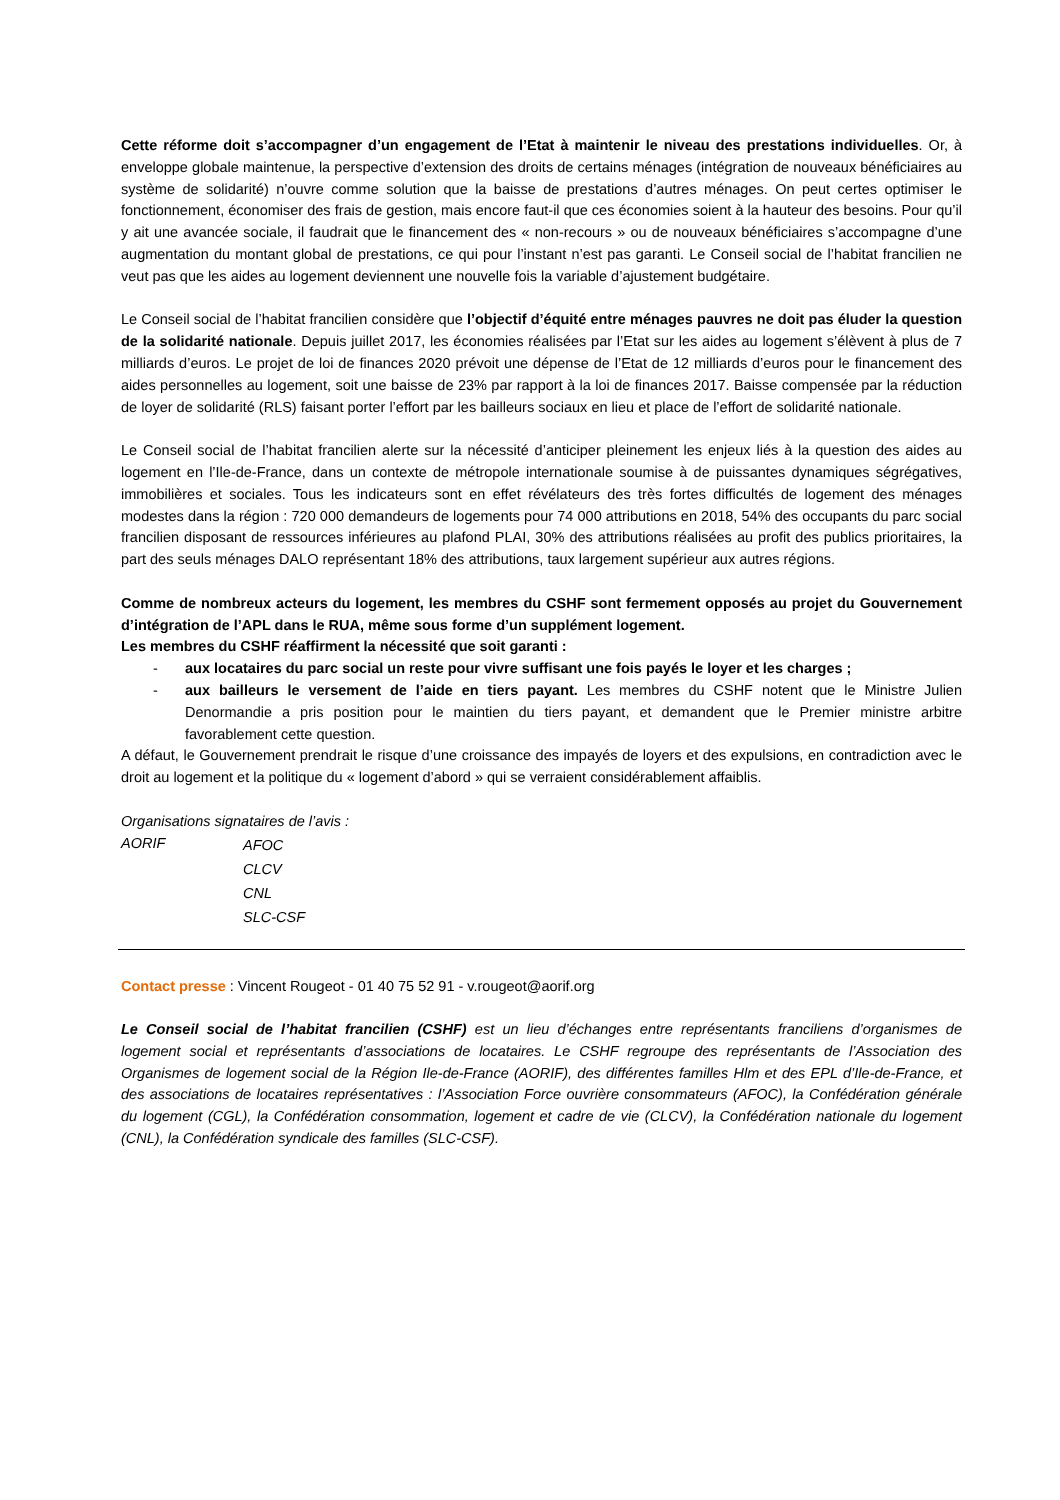Cette réforme doit s’accompagner d’un engagement de l’Etat à maintenir le niveau des prestations individuelles. Or, à enveloppe globale maintenue, la perspective d’extension des droits de certains ménages (intégration de nouveaux bénéficiaires au système de solidarité) n’ouvre comme solution que la baisse de prestations d’autres ménages. On peut certes optimiser le fonctionnement, économiser des frais de gestion, mais encore faut-il que ces économies soient à la hauteur des besoins. Pour qu’il y ait une avancée sociale, il faudrait que le financement des « non-recours » ou de nouveaux bénéficiaires s’accompagne d’une augmentation du montant global de prestations, ce qui pour l’instant n’est pas garanti. Le Conseil social de l’habitat francilien ne veut pas que les aides au logement deviennent une nouvelle fois la variable d’ajustement budgétaire.
Le Conseil social de l’habitat francilien considère que l’objectif d’équité entre ménages pauvres ne doit pas éluder la question de la solidarité nationale. Depuis juillet 2017, les économies réalisées par l’Etat sur les aides au logement s’élèvent à plus de 7 milliards d’euros. Le projet de loi de finances 2020 prévoit une dépense de l’Etat de 12 milliards d’euros pour le financement des aides personnelles au logement, soit une baisse de 23% par rapport à la loi de finances 2017. Baisse compensée par la réduction de loyer de solidarité (RLS) faisant porter l’effort par les bailleurs sociaux en lieu et place de l’effort de solidarité nationale.
Le Conseil social de l’habitat francilien alerte sur la nécessité d’anticiper pleinement les enjeux liés à la question des aides au logement en l’Ile-de-France, dans un contexte de métropole internationale soumise à de puissantes dynamiques ségrégatives, immobilières et sociales. Tous les indicateurs sont en effet révélateurs des très fortes difficultés de logement des ménages modestes dans la région : 720 000 demandeurs de logements pour 74 000 attributions en 2018, 54% des occupants du parc social francilien disposant de ressources inférieures au plafond PLAI, 30% des attributions réalisées au profit des publics prioritaires, la part des seuls ménages DALO représentant 18% des attributions, taux largement supérieur aux autres régions.
Comme de nombreux acteurs du logement, les membres du CSHF sont fermement opposés au projet du Gouvernement d’intégration de l’APL dans le RUA, même sous forme d’un supplément logement.
Les membres du CSHF réaffirment la nécessité que soit garanti :
- aux locataires du parc social un reste pour vivre suffisant une fois payés le loyer et les charges ;
- aux bailleurs le versement de l’aide en tiers payant. Les membres du CSHF notent que le Ministre Julien Denormandie a pris position pour le maintien du tiers payant, et demandent que le Premier ministre arbitre favorablement cette question.
A défaut, le Gouvernement prendrait le risque d’une croissance des impayés de loyers et des expulsions, en contradiction avec le droit au logement et la politique du « logement d’abord » qui se verraient considérablement affaiblis.
Organisations signataires de l’avis :
AORIF
AFOC
CLCV
CNL
SLC-CSF
Contact presse : Vincent Rougeot - 01 40 75 52 91 - v.rougeot@aorif.org
Le Conseil social de l’habitat francilien (CSHF) est un lieu d’échanges entre représentants franciliens d’organismes de logement social et représentants d’associations de locataires. Le CSHF regroupe des représentants de l’Association des Organismes de logement social de la Région Ile-de-France (AORIF), des différentes familles Hlm et des EPL d’Ile-de-France, et des associations de locataires représentatives : l’Association Force ouvrière consommateurs (AFOC), la Confédération générale du logement (CGL), la Confédération consommation, logement et cadre de vie (CLCV), la Confédération nationale du logement (CNL), la Confédération syndicale des familles (SLC-CSF).